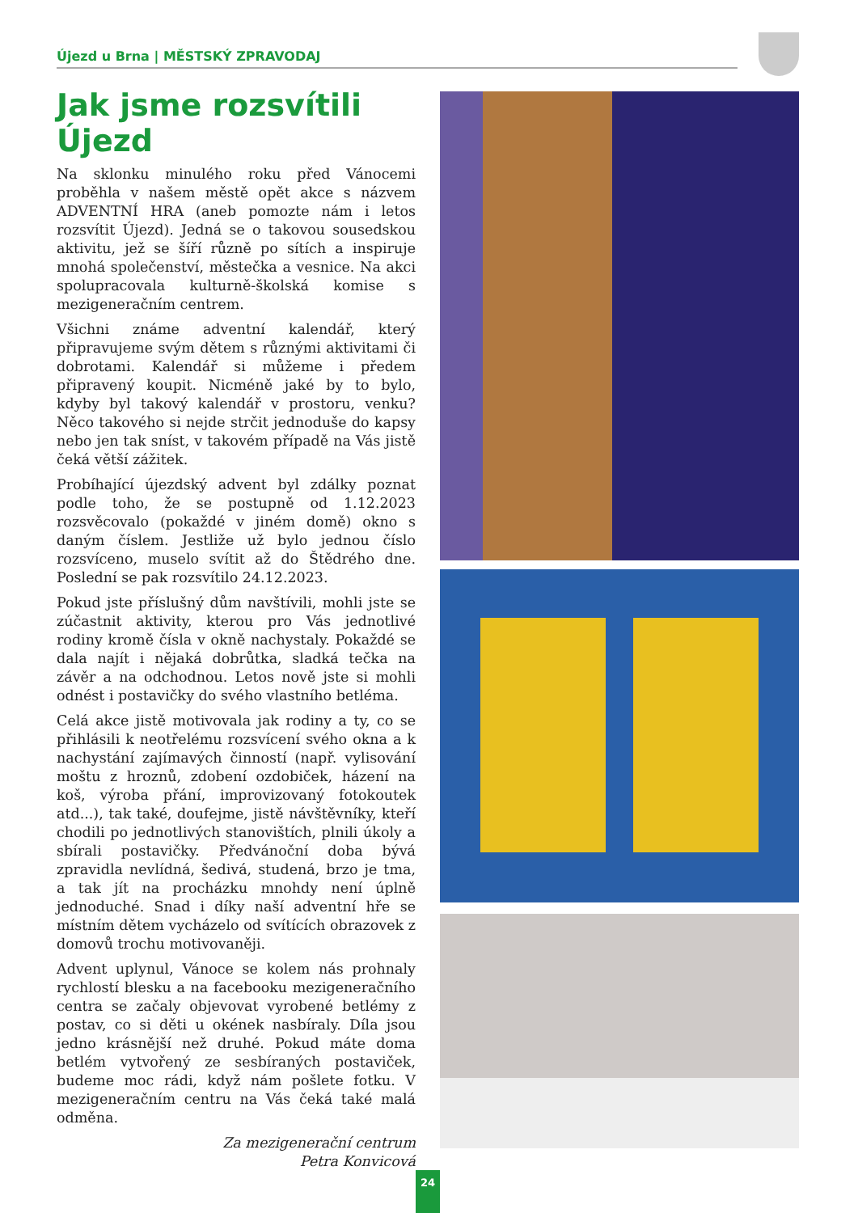Újezd u Brna | MĚSTSKÝ ZPRAVODAJ
Jak jsme rozsvítili Újezd
Na sklonku minulého roku před Vánocemi proběhla v našem městě opět akce s názvem ADVENTNÍ HRA (aneb pomozte nám i letos rozsvítit Újezd). Jedná se o takovou sousedskou aktivitu, jež se šíří různě po sítích a inspiruje mnohá společenství, městečka a vesnice. Na akci spolupracovala kulturně-školská komise s mezigeneračním centrem.
Všichni známe adventní kalendář, který připravujeme svým dětem s různými aktivitami či dobrotami. Kalendář si můžeme i předem připravený koupit. Nicméně jaké by to bylo, kdyby byl takový kalendář v prostoru, venku? Něco takového si nejde strčit jednoduše do kapsy nebo jen tak sníst, v takovém případě na Vás jistě čeká větší zážitek.
Probíhající újezdský advent byl zdálky poznat podle toho, že se postupně od 1.12.2023 rozsvěcovalo (pokaždé v jiném domě) okno s daným číslem. Jestliže už bylo jednou číslo rozsvíceno, muselo svítit až do Štědrého dne. Poslední se pak rozsvítilo 24.12.2023.
Pokud jste příslušný dům navštívili, mohli jste se zúčastnit aktivity, kterou pro Vás jednotlivé rodiny kromě čísla v okně nachystaly. Pokaždé se dala najít i nějaká dobrůtka, sladká tečka na závěr a na odchodnou. Letos nově jste si mohli odnést i postavičky do svého vlastního betléma.
Celá akce jistě motivovala jak rodiny a ty, co se přihlásili k neotřelému rozsvícení svého okna a k nachystání zajímavých činností (např. vylisování moštu z hroznů, zdobení ozdobiček, házení na koš, výroba přání, improvizovaný fotokoutek atd...), tak také, doufejme, jistě návštěvníky, kteří chodili po jednotlivých stanovištích, plnili úkoly a sbírali postavičky. Předvánoční doba bývá zpravidla nevlídná, šedivá, studená, brzo je tma, a tak jít na procházku mnohdy není úplně jednoduché. Snad i díky naší adventní hře se místním dětem vycházelo od svítících obrazovek z domovů trochu motivovaněji.
Advent uplynul, Vánoce se kolem nás prohnaly rychlostí blesku a na facebooku mezigeneračního centra se začaly objevovat vyrobené betlémy z postav, co si děti u okének nasbíraly. Díla jsou jedno krásnější než druhé. Pokud máte doma betlém vytvořený ze sesbíraných postaviček, budeme moc rádi, když nám pošlete fotku. V mezigeneračním centru na Vás čeká také malá odměna.
Za mezigenerační centrum
Petra Konvicová
24